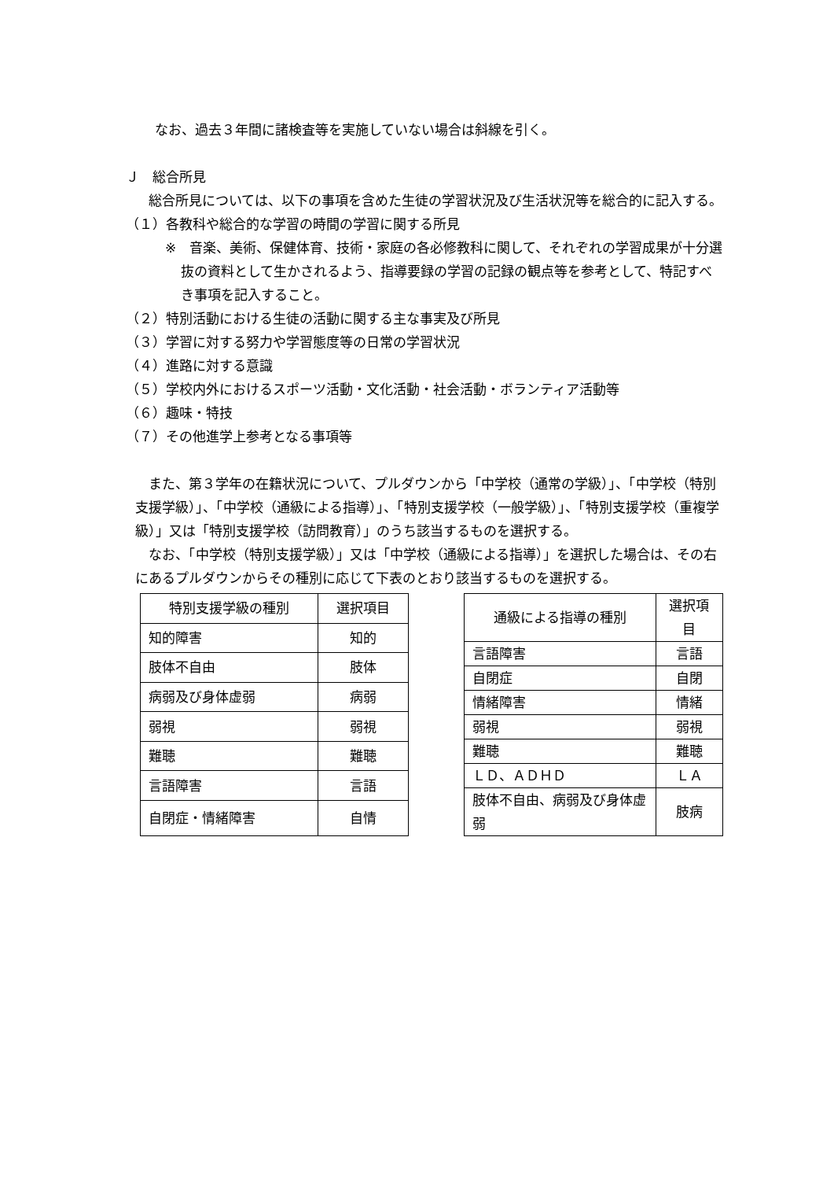なお、過去３年間に諸検査等を実施していない場合は斜線を引く。
Ｊ　総合所見
総合所見については、以下の事項を含めた生徒の学習状況及び生活状況等を総合的に記入する。
（１）各教科や総合的な学習の時間の学習に関する所見
※　音楽、美術、保健体育、技術・家庭の各必修教科に関して、それぞれの学習成果が十分選抜の資料として生かされるよう、指導要録の学習の記録の観点等を参考として、特記すべき事項を記入すること。
（２）特別活動における生徒の活動に関する主な事実及び所見
（３）学習に対する努力や学習態度等の日常の学習状況
（４）進路に対する意識
（５）学校内外におけるスポーツ活動・文化活動・社会活動・ボランティア活動等
（６）趣味・特技
（７）その他進学上参考となる事項等
また、第３学年の在籍状況について、プルダウンから「中学校（通常の学級）」、「中学校（特別支援学級）」、「中学校（通級による指導）」、「特別支援学校（一般学級）」、「特別支援学校（重複学級）」又は「特別支援学校（訪問教育）」のうち該当するものを選択する。
なお、「中学校（特別支援学級）」又は「中学校（通級による指導）」を選択した場合は、その右にあるプルダウンからその種別に応じて下表のとおり該当するものを選択する。
| 特別支援学級の種別 | 選択項目 |
| --- | --- |
| 知的障害 | 知的 |
| 肢体不自由 | 肢体 |
| 病弱及び身体虚弱 | 病弱 |
| 弱視 | 弱視 |
| 難聴 | 難聴 |
| 言語障害 | 言語 |
| 自閉症・情緒障害 | 自情 |
| 通級による指導の種別 | 選択項目 |
| --- | --- |
| 言語障害 | 言語 |
| 自閉症 | 自閉 |
| 情緒障害 | 情緒 |
| 弱視 | 弱視 |
| 難聴 | 難聴 |
| ＬＤ、ＡＤＨＤ | ＬＡ |
| 肢体不自由、病弱及び身体虚弱 | 肢病 |